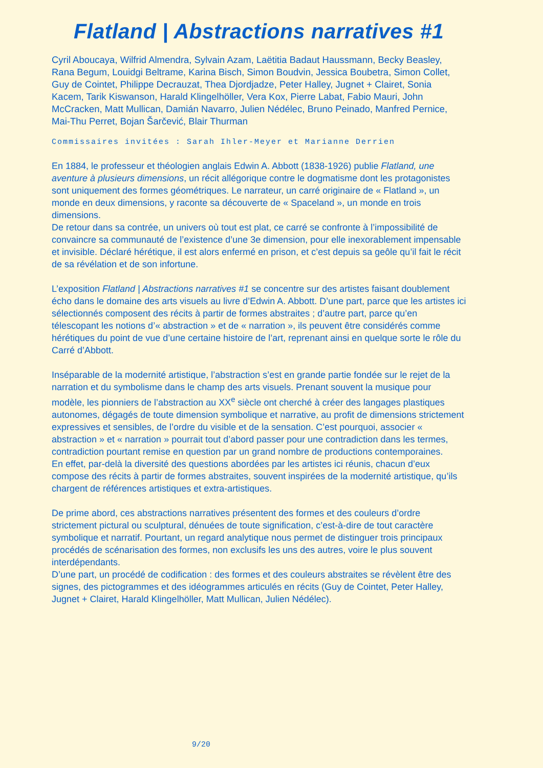Flatland | Abstractions narratives #1
Cyril Aboucaya, Wilfrid Almendra, Sylvain Azam, Laëtitia Badaut Haussmann, Becky Beasley, Rana Begum, Louidgi Beltrame, Karina Bisch, Simon Boudvin, Jessica Boubetra, Simon Collet, Guy de Cointet, Philippe Decrauzat, Thea Djordjadze, Peter Halley, Jugnet + Clairet, Sonia Kacem, Tarik Kiswanson, Harald Klingelhöller, Vera Kox, Pierre Labat, Fabio Mauri, John McCracken, Matt Mullican, Damián Navarro, Julien Nédélec, Bruno Peinado, Manfred Pernice, Mai-Thu Perret, Bojan Šarčević, Blair Thurman
Commissaires invitées : Sarah Ihler-Meyer et Marianne Derrien
En 1884, le professeur et théologien anglais Edwin A. Abbott (1838-1926) publie Flatland, une aventure à plusieurs dimensions, un récit allégorique contre le dogmatisme dont les protagonistes sont uniquement des formes géométriques. Le narrateur, un carré originaire de « Flatland », un monde en deux dimensions, y raconte sa découverte de « Spaceland », un monde en trois dimensions.
De retour dans sa contrée, un univers où tout est plat, ce carré se confronte à l’impossibilité de convaincre sa communauté de l’existence d’une 3e dimension, pour elle inexorablement impensable et invisible. Déclaré hérétique, il est alors enfermé en prison, et c’est depuis sa geôle qu’il fait le récit de sa révélation et de son infortune.
L’exposition Flatland | Abstractions narratives #1 se concentre sur des artistes faisant doublement écho dans le domaine des arts visuels au livre d’Edwin A. Abbott. D’une part, parce que les artistes ici sélectionnés composent des récits à partir de formes abstraites ; d’autre part, parce qu’en télescopant les notions d’« abstraction » et de « narration », ils peuvent être considérés comme hérétiques du point de vue d’une certaine histoire de l’art, reprenant ainsi en quelque sorte le rôle du Carré d’Abbott.
Inséparable de la modernité artistique, l’abstraction s’est en grande partie fondée sur le rejet de la narration et du symbolisme dans le champ des arts visuels. Prenant souvent la musique pour modèle, les pionniers de l’abstraction au XX<sup>e</sup> siècle ont cherché à créer des langages plastiques autonomes, dégagés de toute dimension symbolique et narrative, au profit de dimensions strictement expressives et sensibles, de l’ordre du visible et de la sensation. C’est pourquoi, associer « abstraction » et « narration » pourrait tout d’abord passer pour une contradiction dans les termes, contradiction pourtant remise en question par un grand nombre de productions contemporaines.
En effet, par-delà la diversité des questions abordées par les artistes ici réunis, chacun d’eux compose des récits à partir de formes abstraites, souvent inspirées de la modernité artistique, qu’ils chargent de références artistiques et extra-artistiques.
De prime abord, ces abstractions narratives présentent des formes et des couleurs d’ordre strictement pictural ou sculptural, dénuées de toute signification, c’est-à-dire de tout caractère symbolique et narratif. Pourtant, un regard analytique nous permet de distinguer trois principaux procédés de scénarisation des formes, non exclusifs les uns des autres, voire le plus souvent interdépendants.
D’une part, un procédé de codification : des formes et des couleurs abstraites se révèlent être des signes, des pictogrammes et des idéogrammes articulés en récits (Guy de Cointet, Peter Halley, Jugnet + Clairet, Harald Klingelhöller, Matt Mullican, Julien Nédélec).
9/20